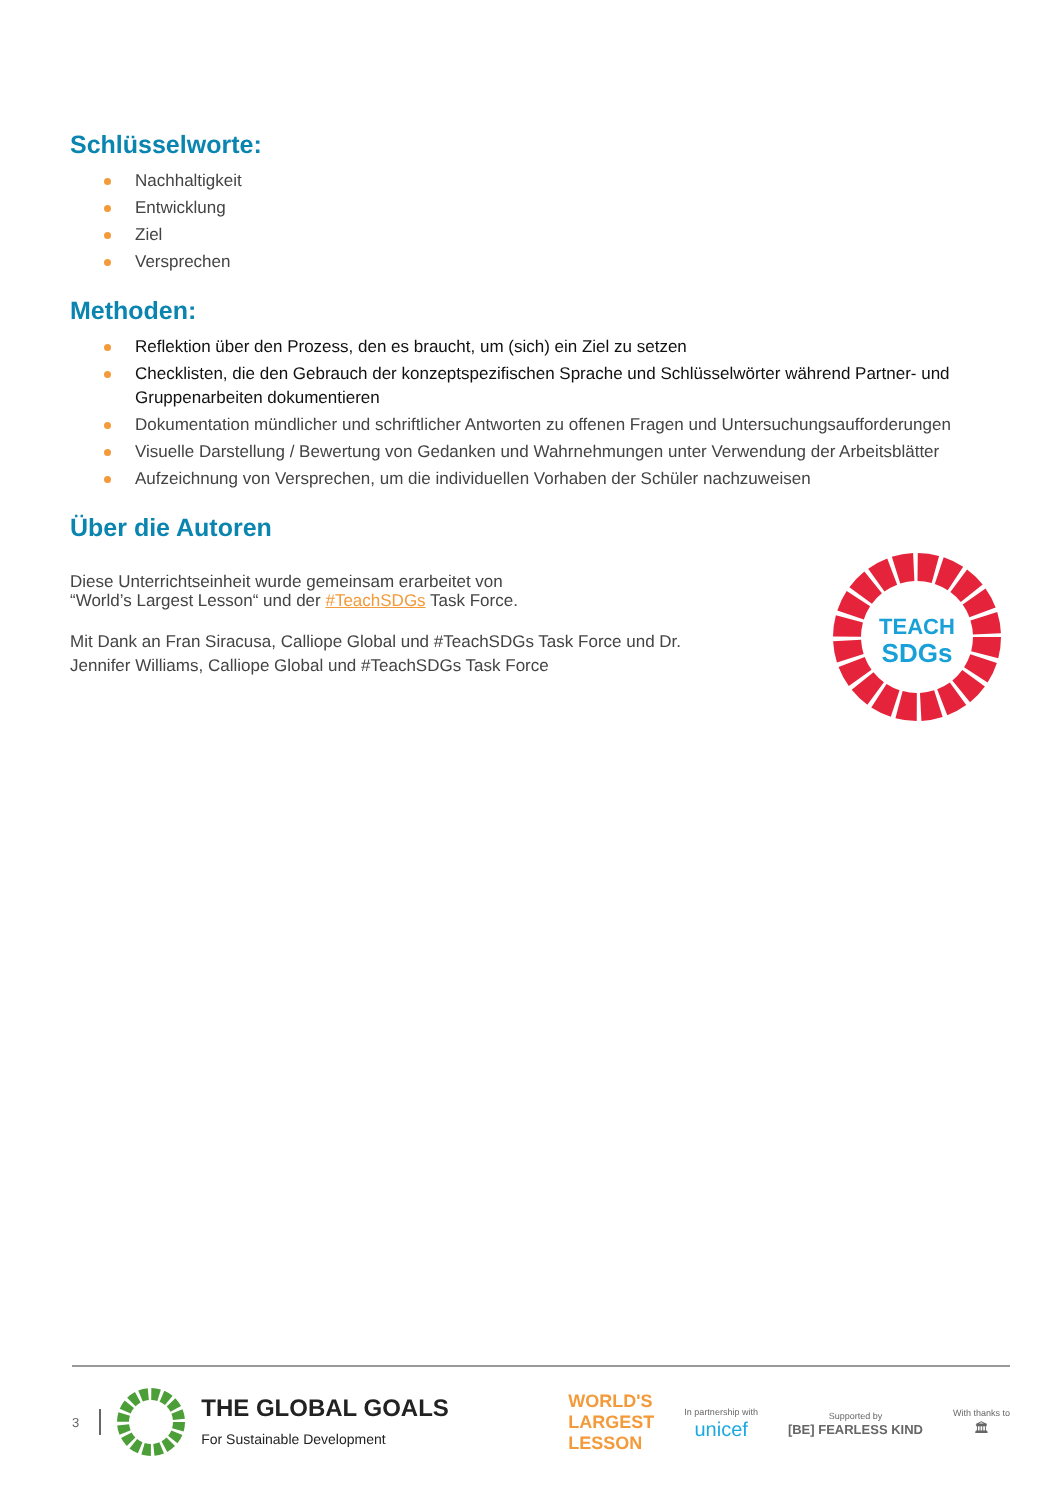Schlüsselworte:
Nachhaltigkeit
Entwicklung
Ziel
Versprechen
Methoden:
Reflektion über den Prozess, den es braucht, um (sich) ein Ziel zu setzen
Checklisten, die den Gebrauch der konzeptspezifischen Sprache und Schlüsselwörter während Partner- und Gruppenarbeiten dokumentieren
Dokumentation mündlicher und schriftlicher Antworten zu offenen Fragen und Untersuchungsaufforderungen
Visuelle Darstellung / Bewertung von Gedanken und Wahrnehmungen unter Verwendung der Arbeitsblätter
Aufzeichnung von Versprechen, um die individuellen Vorhaben der Schüler nachzuweisen
Über die Autoren
Diese Unterrichtseinheit wurde gemeinsam erarbeitet von “World’s Largest Lesson“ und der #TeachSDGs Task Force.
Mit Dank an Fran Siracusa, Calliope Global und #TeachSDGs Task Force und Dr. Jennifer Williams, Calliope Global und #TeachSDGs Task Force
TEACH
SDGs
3 THE GLOBAL GOALS
For Sustainable Development WORLD'S
LARGEST
LESSON In partnership with
unicef Supported by
[BE] FEARLESS KIND With thanks to
🏛